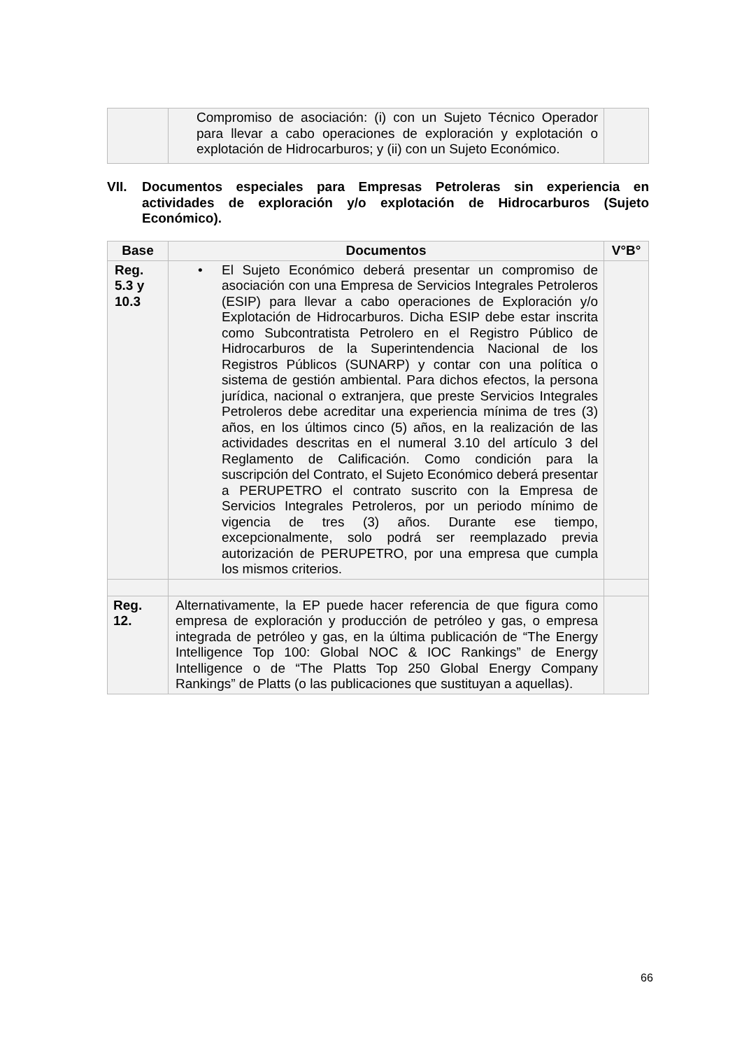| | Compromiso de asociación: (i) con un Sujeto Técnico Operador para llevar a cabo operaciones de exploración y explotación o explotación de Hidrocarburos; y (ii) con un Sujeto Económico. | |
VII. Documentos especiales para Empresas Petroleras sin experiencia en actividades de exploración y/o explotación de Hidrocarburos (Sujeto Económico).
| Base | Documentos | V°B° |
| --- | --- | --- |
| Reg. 5.3 y 10.3 | • El Sujeto Económico deberá presentar un compromiso de asociación con una Empresa de Servicios Integrales Petroleros (ESIP) para llevar a cabo operaciones de Exploración y/o Explotación de Hidrocarburos. Dicha ESIP debe estar inscrita como Subcontratista Petrolero en el Registro Público de Hidrocarburos de la Superintendencia Nacional de los Registros Públicos (SUNARP) y contar con una política o sistema de gestión ambiental. Para dichos efectos, la persona jurídica, nacional o extranjera, que preste Servicios Integrales Petroleros debe acreditar una experiencia mínima de tres (3) años, en los últimos cinco (5) años, en la realización de las actividades descritas en el numeral 3.10 del artículo 3 del Reglamento de Calificación. Como condición para la suscripción del Contrato, el Sujeto Económico deberá presentar a PERUPETRO el contrato suscrito con la Empresa de Servicios Integrales Petroleros, por un periodo mínimo de vigencia de tres (3) años. Durante ese tiempo, excepcionalmente, solo podrá ser reemplazado previa autorización de PERUPETRO, por una empresa que cumpla los mismos criterios. | |
| Reg. 12. | Alternativamente, la EP puede hacer referencia de que figura como empresa de exploración y producción de petróleo y gas, o empresa integrada de petróleo y gas, en la última publicación de “The Energy Intelligence Top 100: Global NOC & IOC Rankings” de Energy Intelligence o de “The Platts Top 250 Global Energy Company Rankings” de Platts (o las publicaciones que sustituyan a aquellas). | |
66